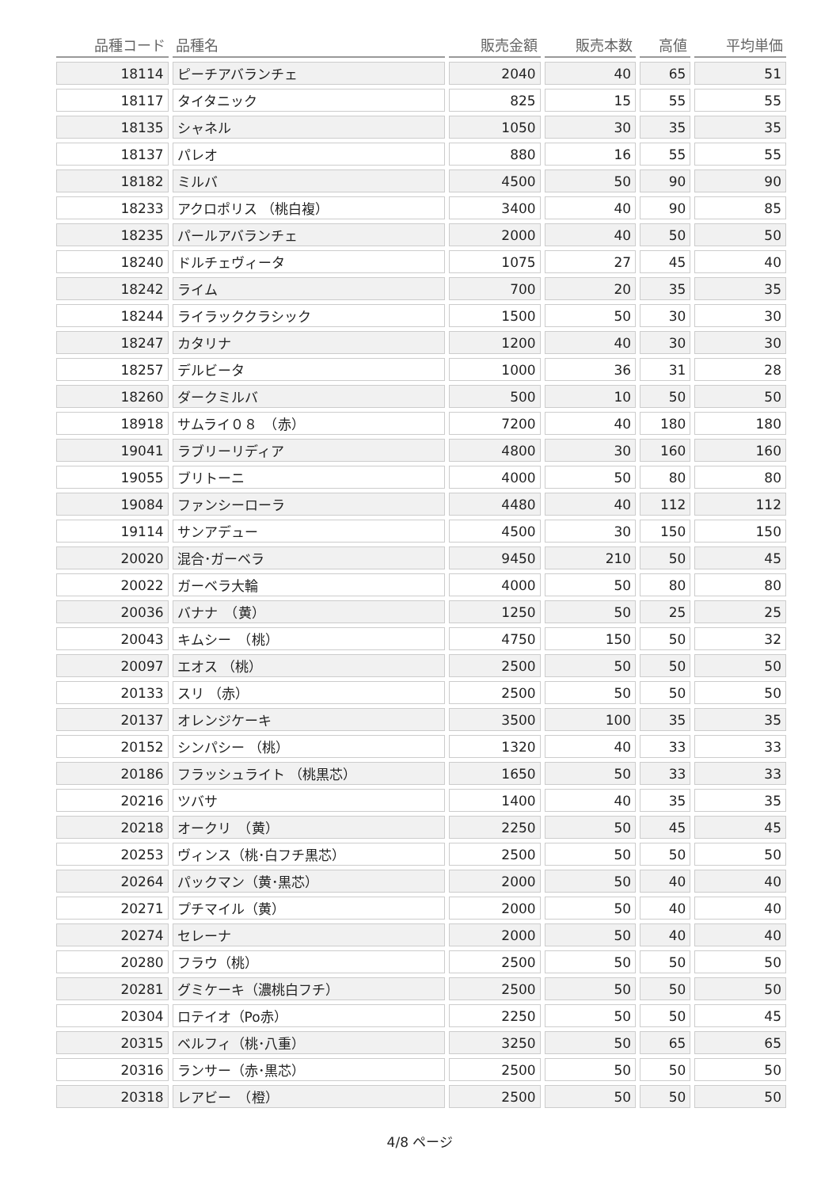| 品種コード | 品種名 | 販売金額 | 販売本数 | 高値 | 平均単価 |
| --- | --- | --- | --- | --- | --- |
| 18114 | ピーチアバランチェ | 2040 | 40 | 65 | 51 |
| 18117 | タイタニック | 825 | 15 | 55 | 55 |
| 18135 | シャネル | 1050 | 30 | 35 | 35 |
| 18137 | パレオ | 880 | 16 | 55 | 55 |
| 18182 | ミルバ | 4500 | 50 | 90 | 90 |
| 18233 | アクロポリス （桃白複） | 3400 | 40 | 90 | 85 |
| 18235 | パールアバランチェ | 2000 | 40 | 50 | 50 |
| 18240 | ドルチェヴィータ | 1075 | 27 | 45 | 40 |
| 18242 | ライム | 700 | 20 | 35 | 35 |
| 18244 | ライラッククラシック | 1500 | 50 | 30 | 30 |
| 18247 | カタリナ | 1200 | 40 | 30 | 30 |
| 18257 | デルビータ | 1000 | 36 | 31 | 28 |
| 18260 | ダークミルバ | 500 | 10 | 50 | 50 |
| 18918 | サムライ０８ （赤） | 7200 | 40 | 180 | 180 |
| 19041 | ラブリーリディア | 4800 | 30 | 160 | 160 |
| 19055 | ブリトーニ | 4000 | 50 | 80 | 80 |
| 19084 | ファンシーローラ | 4480 | 40 | 112 | 112 |
| 19114 | サンアデュー | 4500 | 30 | 150 | 150 |
| 20020 | 混合･ガーベラ | 9450 | 210 | 50 | 45 |
| 20022 | ガーベラ大輪 | 4000 | 50 | 80 | 80 |
| 20036 | バナナ （黄） | 1250 | 50 | 25 | 25 |
| 20043 | キムシー （桃） | 4750 | 150 | 50 | 32 |
| 20097 | エオス （桃） | 2500 | 50 | 50 | 50 |
| 20133 | スリ （赤） | 2500 | 50 | 50 | 50 |
| 20137 | オレンジケーキ | 3500 | 100 | 35 | 35 |
| 20152 | シンパシー （桃） | 1320 | 40 | 33 | 33 |
| 20186 | フラッシュライト （桃黒芯） | 1650 | 50 | 33 | 33 |
| 20216 | ツバサ | 1400 | 40 | 35 | 35 |
| 20218 | オークリ （黄） | 2250 | 50 | 45 | 45 |
| 20253 | ヴィンス（桃･白フチ黒芯） | 2500 | 50 | 50 | 50 |
| 20264 | パックマン（黄･黒芯） | 2000 | 50 | 40 | 40 |
| 20271 | プチマイル（黄） | 2000 | 50 | 40 | 40 |
| 20274 | セレーナ | 2000 | 50 | 40 | 40 |
| 20280 | フラウ（桃） | 2500 | 50 | 50 | 50 |
| 20281 | グミケーキ（濃桃白フチ） | 2500 | 50 | 50 | 50 |
| 20304 | ロテイオ（Po赤） | 2250 | 50 | 50 | 45 |
| 20315 | ベルフィ（桃･八重） | 3250 | 50 | 65 | 65 |
| 20316 | ランサー（赤･黒芯） | 2500 | 50 | 50 | 50 |
| 20318 | レアビー （橙） | 2500 | 50 | 50 | 50 |
4/8 ページ